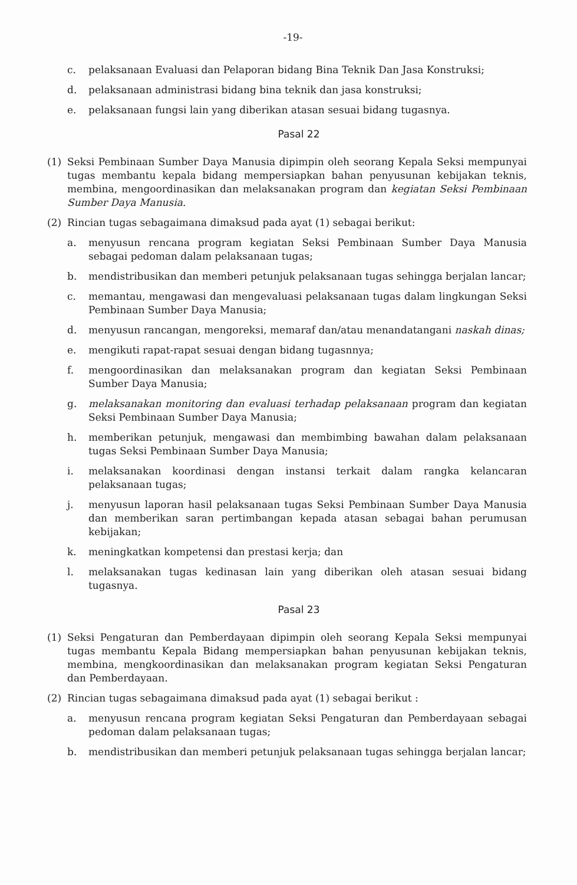-19-
c. pelaksanaan Evaluasi dan Pelaporan bidang Bina Teknik Dan Jasa Konstruksi;
d. pelaksanaan administrasi bidang bina teknik dan jasa konstruksi;
e. pelaksanaan fungsi lain yang diberikan atasan sesuai bidang tugasnya.
Pasal 22
(1) Seksi Pembinaan Sumber Daya Manusia dipimpin oleh seorang Kepala Seksi mempunyai tugas membantu kepala bidang mempersiapkan bahan penyusunan kebijakan teknis, membina, mengoordinasikan dan melaksanakan program dan kegiatan Seksi Pembinaan Sumber Daya Manusia.
(2) Rincian tugas sebagaimana dimaksud pada ayat (1) sebagai berikut:
a. menyusun rencana program kegiatan Seksi Pembinaan Sumber Daya Manusia sebagai pedoman dalam pelaksanaan tugas;
b. mendistribusikan dan memberi petunjuk pelaksanaan tugas sehingga berjalan lancar;
c. memantau, mengawasi dan mengevaluasi pelaksanaan tugas dalam lingkungan Seksi Pembinaan Sumber Daya Manusia;
d. menyusun rancangan, mengoreksi, memaraf dan/atau menandatangani naskah dinas;
e. mengikuti rapat-rapat sesuai dengan bidang tugasnnya;
f. mengoordinasikan dan melaksanakan program dan kegiatan Seksi Pembinaan Sumber Daya Manusia;
g. melaksanakan monitoring dan evaluasi terhadap pelaksanaan program dan kegiatan Seksi Pembinaan Sumber Daya Manusia;
h. memberikan petunjuk, mengawasi dan membimbing bawahan dalam pelaksanaan tugas Seksi Pembinaan Sumber Daya Manusia;
i. melaksanakan koordinasi dengan instansi terkait dalam rangka kelancaran pelaksanaan tugas;
j. menyusun laporan hasil pelaksanaan tugas Seksi Pembinaan Sumber Daya Manusia dan memberikan saran pertimbangan kepada atasan sebagai bahan perumusan kebijakan;
k. meningkatkan kompetensi dan prestasi kerja; dan
l. melaksanakan tugas kedinasan lain yang diberikan oleh atasan sesuai bidang tugasnya.
Pasal 23
(1) Seksi Pengaturan dan Pemberdayaan dipimpin oleh seorang Kepala Seksi mempunyai tugas membantu Kepala Bidang mempersiapkan bahan penyusunan kebijakan teknis, membina, mengkoordinasikan dan melaksanakan program kegiatan Seksi Pengaturan dan Pemberdayaan.
(2) Rincian tugas sebagaimana dimaksud pada ayat (1) sebagai berikut :
a. menyusun rencana program kegiatan Seksi Pengaturan dan Pemberdayaan sebagai pedoman dalam pelaksanaan tugas;
b. mendistribusikan dan memberi petunjuk pelaksanaan tugas sehingga berjalan lancar;